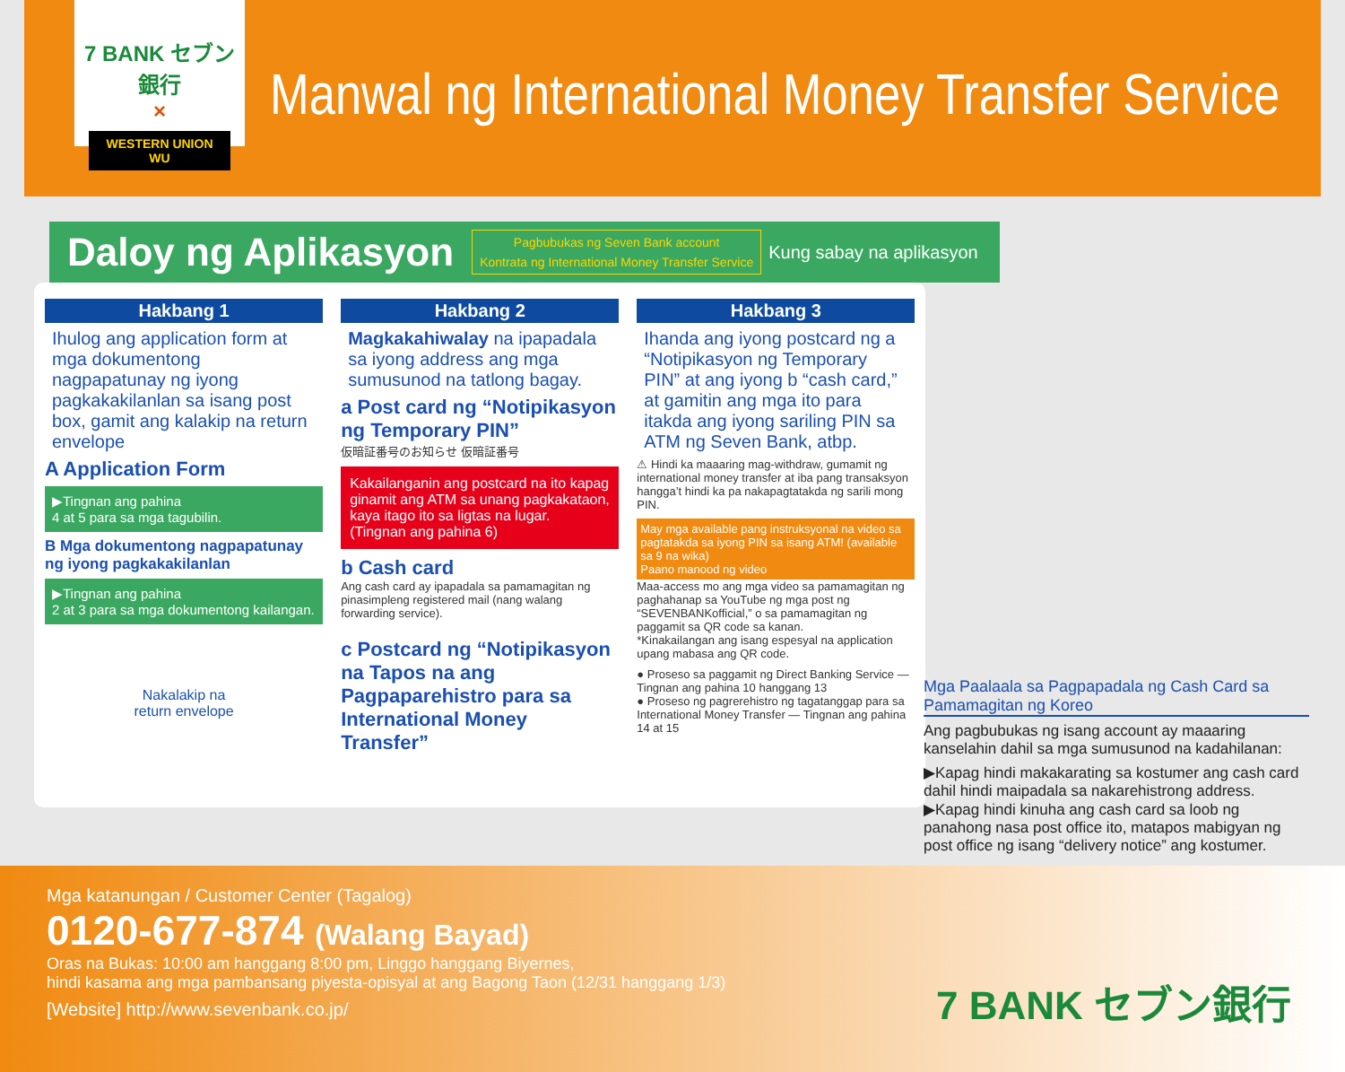7 BANK セブン銀行
×
WESTERN UNION WU
Manwal ng International Money Transfer Service
Daloy ng Aplikasyon
Pagbubukas ng Seven Bank account
Kontrata ng International Money Transfer Service
Kung sabay na aplikasyon
Hakbang 1
Ihulog ang application form at mga dokumentong nagpapatunay ng iyong pagkakakilanlan sa isang post box, gamit ang kalakip na return envelope
A Application Form
▶Tingnan ang pahina
4 at 5 para sa mga tagubilin.
B Mga dokumentong nagpapatunay ng iyong pagkakakilanlan
▶Tingnan ang pahina
2 at 3 para sa mga dokumentong kailangan.
Nakalakip na
return envelope
Hakbang 2
Magkakahiwalay na ipapadala sa iyong address ang mga sumusunod na tatlong bagay.
a Post card ng “Notipikasyon ng Temporary PIN”
仮暗証番号のお知らせ 仮暗証番号
Kakailanganin ang postcard na ito kapag ginamit ang ATM sa unang pagkakataon, kaya itago ito sa ligtas na lugar. (Tingnan ang pahina 6)
b Cash card
Ang cash card ay ipapadala sa pamamagitan ng pinasimpleng registered mail (nang walang forwarding service).
c Postcard ng “Notipikasyon na Tapos na ang Pagpaparehistro para sa International Money Transfer”
Hakbang 3
Ihanda ang iyong postcard ng a “Notipikasyon ng Temporary PIN” at ang iyong b “cash card,” at gamitin ang mga ito para itakda ang iyong sariling PIN sa ATM ng Seven Bank, atbp.
⚠ Hindi ka maaaring mag-withdraw, gumamit ng international money transfer at iba pang transaksyon hangga’t hindi ka pa nakapagtatakda ng sarili mong PIN.
May mga available pang instruksyonal na video sa pagtatakda sa iyong PIN sa isang ATM! (available sa 9 na wika)
Paano manood ng video
Maa-access mo ang mga video sa pamamagitan ng paghahanap sa YouTube ng mga post ng “SEVENBANKofficial,” o sa pamamagitan ng paggamit sa QR code sa kanan.
*Kinakailangan ang isang espesyal na application upang mabasa ang QR code.
● Proseso sa paggamit ng Direct Banking Service — Tingnan ang pahina 10 hanggang 13
● Proseso ng pagrerehistro ng tagatanggap para sa International Money Transfer — Tingnan ang pahina 14 at 15
Mga Paalaala sa Pagpapadala ng Cash Card sa Pamamagitan ng Koreo
Ang pagbubukas ng isang account ay maaaring kanselahin dahil sa mga sumusunod na kadahilanan:
▶Kapag hindi makakarating sa kostumer ang cash card dahil hindi maipadala sa nakarehistrong address.
▶Kapag hindi kinuha ang cash card sa loob ng panahong nasa post office ito, matapos mabigyan ng post office ng isang “delivery notice” ang kostumer.
Mga katanungan / Customer Center (Tagalog)
0120-677-874 (Walang Bayad)
Oras na Bukas: 10:00 am hanggang 8:00 pm, Linggo hanggang Biyernes,
hindi kasama ang mga pambansang piyesta-opisyal at ang Bagong Taon (12/31 hanggang 1/3)
[Website] http://www.sevenbank.co.jp/
7 BANK セブン銀行